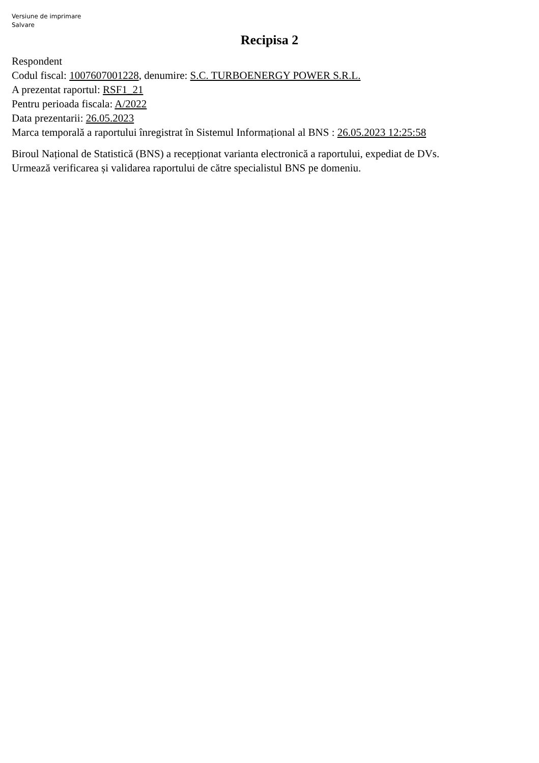Versiune de imprimare
Salvare
Recipisa 2
Respondent
Codul fiscal: 1007607001228, denumire: S.C. TURBOENERGY POWER S.R.L.
A prezentat raportul: RSF1_21
Pentru perioada fiscala: A/2022
Data prezentarii: 26.05.2023
Marca temporală a raportului înregistrat în Sistemul Informațional al BNS : 26.05.2023 12:25:58
Biroul Național de Statistică (BNS) a recepționat varianta electronică a raportului, expediat de DVs.
Urmează verificarea și validarea raportului de către specialistul BNS pe domeniu.